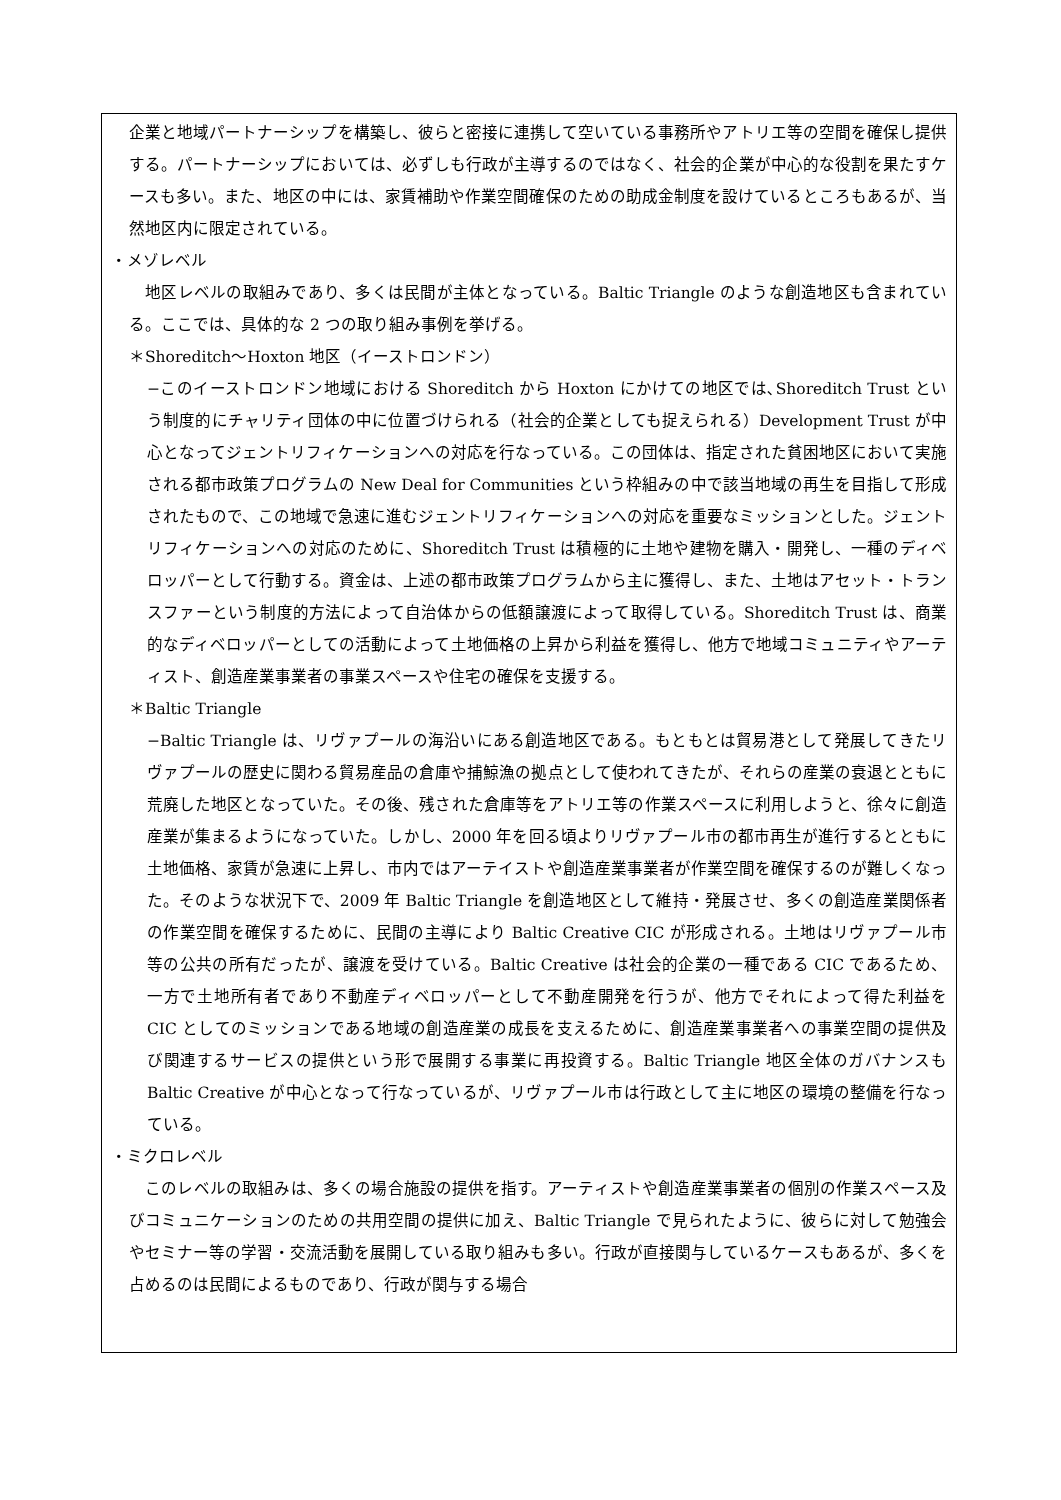企業と地域パートナーシップを構築し、彼らと密接に連携して空いている事務所やアトリエ等の空間を確保し提供する。パートナーシップにおいては、必ずしも行政が主導するのではなく、社会的企業が中心的な役割を果たすケースも多い。また、地区の中には、家賃補助や作業空間確保のための助成金制度を設けているところもあるが、当然地区内に限定されている。
・メゾレベル
　地区レベルの取組みであり、多くは民間が主体となっている。Baltic Triangle のような創造地区も含まれている。ここでは、具体的な 2 つの取り組み事例を挙げる。
＊Shoreditch〜Hoxton 地区（イーストロンドン）
−このイーストロンドン地域における Shoreditch から Hoxton にかけての地区では､Shoreditch Trust という制度的にチャリティ団体の中に位置づけられる（社会的企業としても捉えられる）Development Trust が中心となってジェントリフィケーションへの対応を行なっている。この団体は、指定された貧困地区において実施される都市政策プログラムの New Deal for Communities という枠組みの中で該当地域の再生を目指して形成されたもので、この地域で急速に進むジェントリフィケーションへの対応を重要なミッションとした。ジェントリフィケーションへの対応のために、Shoreditch Trust は積極的に土地や建物を購入・開発し、一種のディベロッパーとして行動する。資金は、上述の都市政策プログラムから主に獲得し、また、土地はアセット・トランスファーという制度的方法によって自治体からの低額譲渡によって取得している。Shoreditch Trust は、商業的なディベロッパーとしての活動によって土地価格の上昇から利益を獲得し、他方で地域コミュニティやアーティスト、創造産業事業者の事業スペースや住宅の確保を支援する。
＊Baltic Triangle
−Baltic Triangle は、リヴァプールの海沿いにある創造地区である。もともとは貿易港として発展してきたリヴァプールの歴史に関わる貿易産品の倉庫や捕鯨漁の拠点として使われてきたが、それらの産業の衰退とともに荒廃した地区となっていた。その後、残された倉庫等をアトリエ等の作業スペースに利用しようと、徐々に創造産業が集まるようになっていた。しかし、2000 年を回る頃よりリヴァプール市の都市再生が進行するとともに土地価格、家賃が急速に上昇し、市内ではアーテイストや創造産業事業者が作業空間を確保するのが難しくなった。そのような状況下で、2009 年 Baltic Triangle を創造地区として維持・発展させ、多くの創造産業関係者の作業空間を確保するために、民間の主導により Baltic Creative CIC が形成される。土地はリヴァプール市等の公共の所有だったが、譲渡を受けている。Baltic Creative は社会的企業の一種である CIC であるため、一方で土地所有者であり不動産ディベロッパーとして不動産開発を行うが、他方でそれによって得た利益を CIC としてのミッションである地域の創造産業の成長を支えるために、創造産業事業者への事業空間の提供及び関連するサービスの提供という形で展開する事業に再投資する。Baltic Triangle 地区全体のガバナンスも Baltic Creative が中心となって行なっているが、リヴァプール市は行政として主に地区の環境の整備を行なっている。
・ミクロレベル
　このレベルの取組みは、多くの場合施設の提供を指す。アーティストや創造産業事業者の個別の作業スペース及びコミュニケーションのための共用空間の提供に加え、Baltic Triangle で見られたように、彼らに対して勉強会やセミナー等の学習・交流活動を展開している取り組みも多い。行政が直接関与しているケースもあるが、多くを占めるのは民間によるものであり、行政が関与する場合